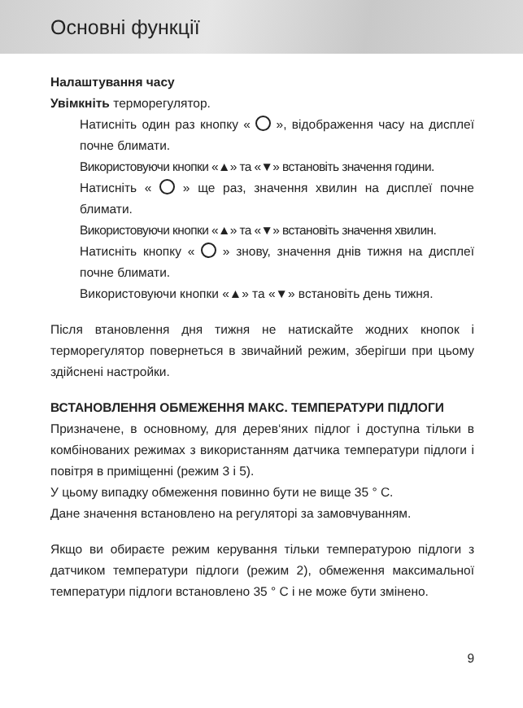Основні функції
Налаштування часу
Увімкніть терморегулятор.
Натисніть один раз кнопку « », відображення часу на дисплеї почне блимати.
Використовуючи кнопки «▲» та «▼» встановіть значення години.
Натисніть « » ще раз, значення хвилин на дисплеї почне блимати.
Використовуючи кнопки «▲» та «▼» встановіть значення хвилин.
Натисніть кнопку « » знову, значення днів тижня на дисплеї почне блимати.
Використовуючи кнопки «▲» та «▼» встановіть день тижня.
Після втановлення дня тижня не натискайте жодних кнопок і терморегулятор повернеться в звичайний режим, зберігши при цьому здійснені настройки.
ВСТАНОВЛЕННЯ ОБМЕЖЕННЯ МАКС. ТЕМПЕРАТУРИ ПІДЛОГИ
Призначене, в основному, для дерев‘яних підлог і доступна тільки в комбінованих режимах з використанням датчика температури підлоги і повітря в приміщенні (режим 3 і 5).
У цьому випадку обмеження повинно бути не вище 35 ° C.
Дане значення встановлено на регуляторі за замовчуванням.
Якщо ви обираєте режим керування тільки температурою підлоги з датчиком температури підлоги (режим 2), обмеження максимальної температури підлоги встановлено 35 ° C і не може бути змінено.
9